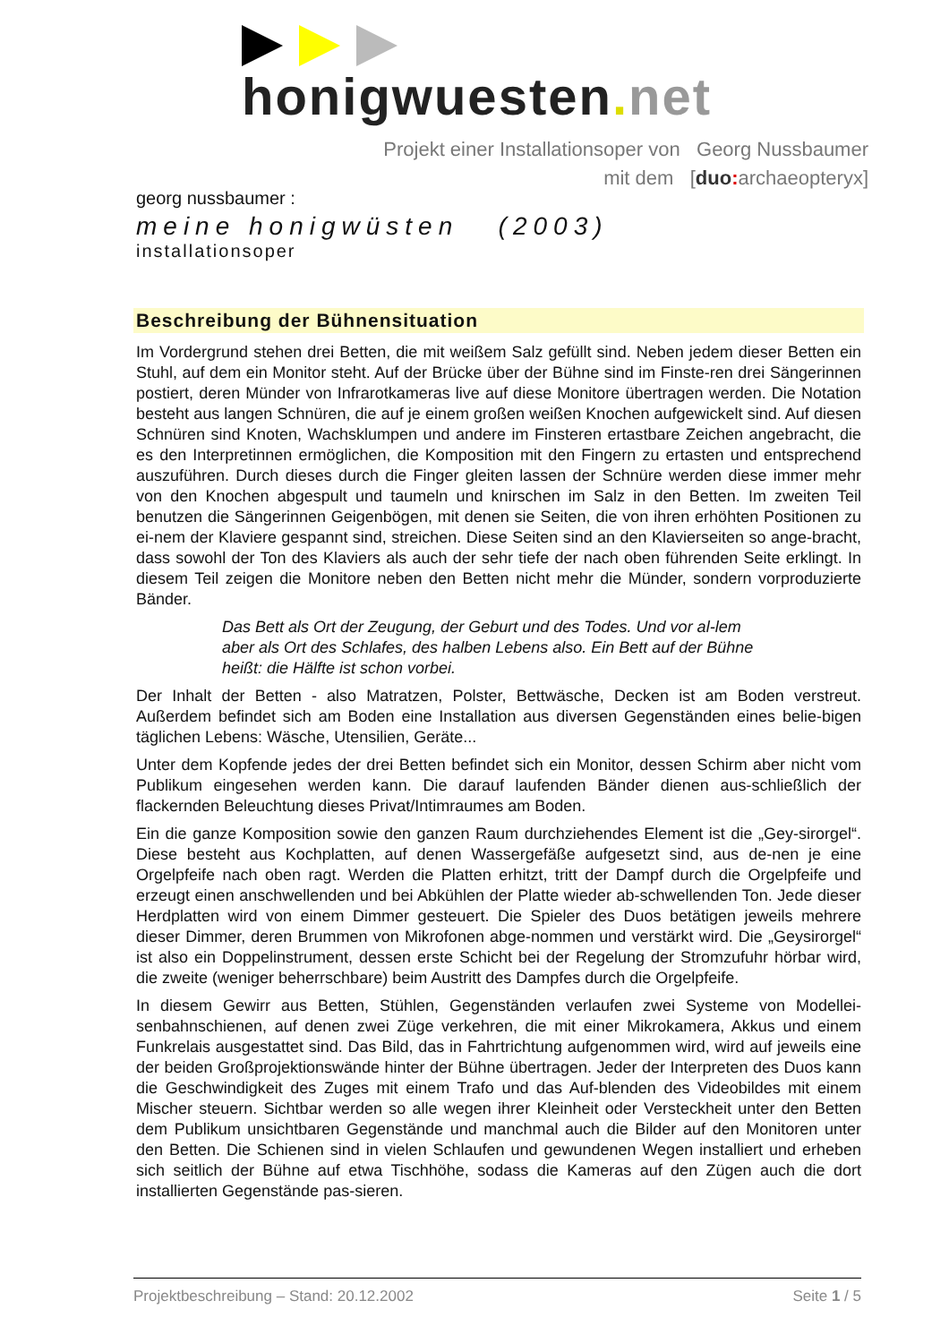honigwuesten. net
Projekt einer Installationsoper von Georg Nussbaumer
mit dem [duo: archaeopteryx]
georg nussbaumer :
meine honigwüsten (2003)
installationsoper
Beschreibung der Bühnensituation
Im Vordergrund stehen drei Betten, die mit weißem Salz gefüllt sind. Neben jedem dieser Betten ein Stuhl, auf dem ein Monitor steht. Auf der Brücke über der Bühne sind im Finste-ren drei Sängerinnen postiert, deren Münder von Infrarotkameras live auf diese Monitore übertragen werden. Die Notation besteht aus langen Schnüren, die auf je einem großen weißen Knochen aufgewickelt sind. Auf diesen Schnüren sind Knoten, Wachsklumpen und andere im Finsteren ertastbare Zeichen angebracht, die es den Interpretinnen ermöglichen, die Komposition mit den Fingern zu ertasten und entsprechend auszuführen. Durch dieses durch die Finger gleiten lassen der Schnüre werden diese immer mehr von den Knochen abgespult und taumeln und knirschen im Salz in den Betten. Im zweiten Teil benutzen die Sängerinnen Geigenbögen, mit denen sie Seiten, die von ihren erhöhten Positionen zu ei-nem der Klaviere gespannt sind, streichen. Diese Seiten sind an den Klavierseiten so ange-bracht, dass sowohl der Ton des Klaviers als auch der sehr tiefe der nach oben führenden Seite erklingt. In diesem Teil zeigen die Monitore neben den Betten nicht mehr die Münder, sondern vorproduzierte Bänder.
Das Bett als Ort der Zeugung, der Geburt und des Todes. Und vor al-lem aber als Ort des Schlafes, des halben Lebens also. Ein Bett auf der Bühne heißt: die Hälfte ist schon vorbei.
Der Inhalt der Betten - also Matratzen, Polster, Bettwäsche, Decken ist am Boden verstreut. Außerdem befindet sich am Boden eine Installation aus diversen Gegenständen eines belie-bigen täglichen Lebens: Wäsche, Utensilien, Geräte...
Unter dem Kopfende jedes der drei Betten befindet sich ein Monitor, dessen Schirm aber nicht vom Publikum eingesehen werden kann. Die darauf laufenden Bänder dienen aus-schließlich der flackernden Beleuchtung dieses Privat/Intimraumes am Boden.
Ein die ganze Komposition sowie den ganzen Raum durchziehendes Element ist die „Gey-sirorgel“. Diese besteht aus Kochplatten, auf denen Wassergefäße aufgesetzt sind, aus de-nen je eine Orgelpfeife nach oben ragt. Werden die Platten erhitzt, tritt der Dampf durch die Orgelpfeife und erzeugt einen anschwellenden und bei Abkühlen der Platte wieder ab-schwellenden Ton. Jede dieser Herdplatten wird von einem Dimmer gesteuert. Die Spieler des Duos betätigen jeweils mehrere dieser Dimmer, deren Brummen von Mikrofonen abge-nommen und verstärkt wird. Die „Geysirorgel“ ist also ein Doppelinstrument, dessen erste Schicht bei der Regelung der Stromzufuhr hörbar wird, die zweite (weniger beherrschbare) beim Austritt des Dampfes durch die Orgelpfeife.
In diesem Gewirr aus Betten, Stühlen, Gegenständen verlaufen zwei Systeme von Modellei-senbahnschienen, auf denen zwei Züge verkehren, die mit einer Mikrokamera, Akkus und einem Funkrelais ausgestattet sind. Das Bild, das in Fahrtrichtung aufgenommen wird, wird auf jeweils eine der beiden Großprojektionswände hinter der Bühne übertragen. Jeder der Interpreten des Duos kann die Geschwindigkeit des Zuges mit einem Trafo und das Auf-blenden des Videobildes mit einem Mischer steuern. Sichtbar werden so alle wegen ihrer Kleinheit oder Versteckheit unter den Betten dem Publikum unsichtbaren Gegenstände und manchmal auch die Bilder auf den Monitoren unter den Betten. Die Schienen sind in vielen Schlaufen und gewundenen Wegen installiert und erheben sich seitlich der Bühne auf etwa Tischhöhe, sodass die Kameras auf den Zügen auch die dort installierten Gegenstände pas-sieren.
Projektbeschreibung – Stand: 20.12.2002 Seite 1 / 5